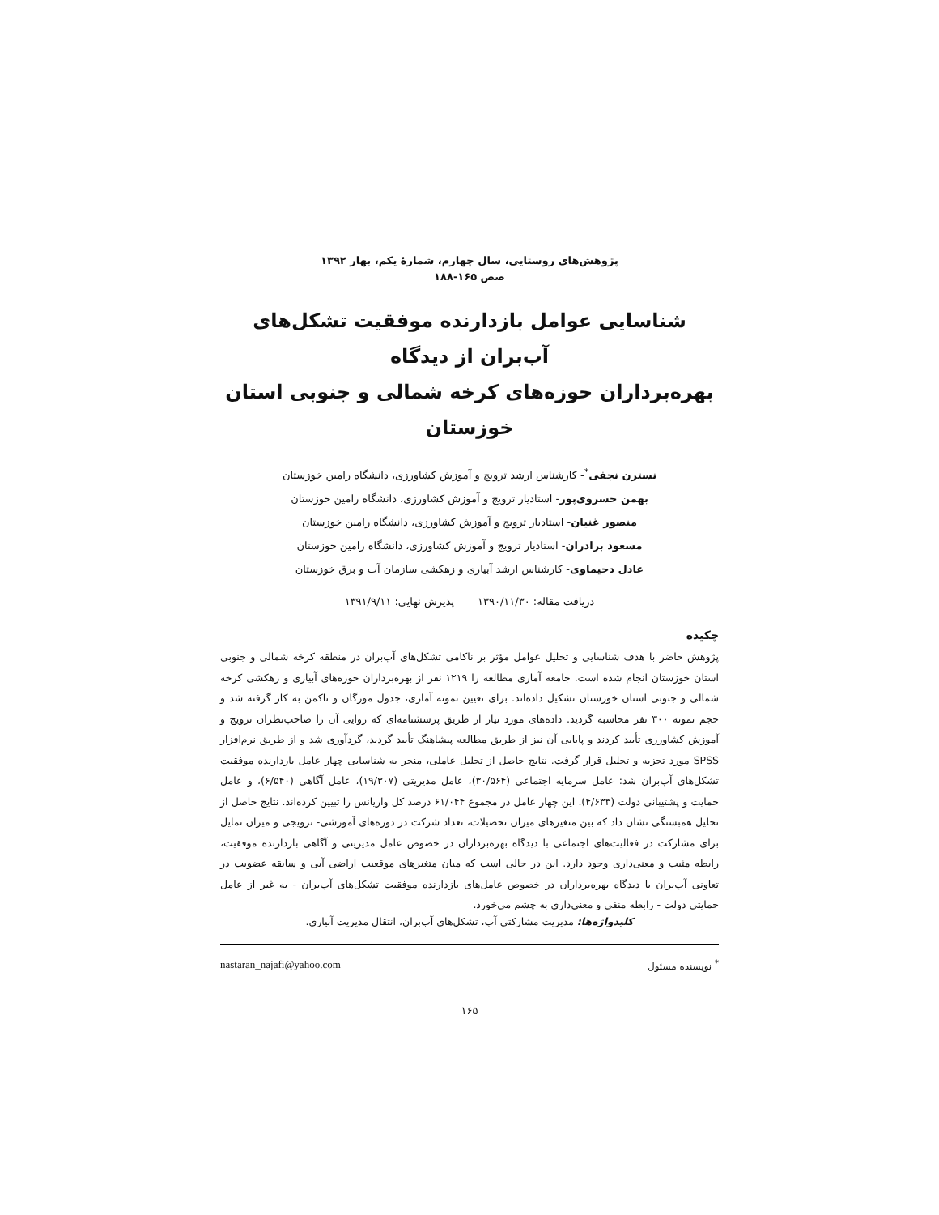پژوهش‌های روستایی، سال چهارم، شمارهٔ یکم، بهار ۱۳۹۲
صص ۱۶۵-۱۸۸
شناسایی عوامل بازدارنده موفقیت تشکل‌های آب‌بران از دیدگاه
بهره‌برداران حوزه‌های کرخه شمالی و جنوبی استان خوزستان
نسترن نجفی<sup>*</sup>- کارشناس ارشد ترویج و آموزش کشاورزی، دانشگاه رامین خوزستان
بهمن خسروی‌پور- استادیار ترویج و آموزش کشاورزی، دانشگاه رامین خوزستان
منصور غنیان- استادیار ترویج و آموزش کشاورزی، دانشگاه رامین خوزستان
مسعود برادران- استادیار ترویج و آموزش کشاورزی، دانشگاه رامین خوزستان
عادل دحیماوی- کارشناس ارشد آبیاری و زهکشی سازمان آب و برق خوزستان
دریافت مقاله: ۱۳۹۰/۱۱/۳۰ پذیرش نهایی: ۱۳۹۱/۹/۱۱
چکیده
پژوهش حاضر با هدف شناسایی و تحلیل عوامل مؤثر بر ناکامی تشکل‌های آب‌بران در منطقه کرخه شمالی و جنوبی استان خوزستان انجام شده است. جامعه آماری مطالعه را ۱۲۱۹ نفر از بهره‌برداران حوزه‌های آبیاری و زهکشی کرخه شمالی و جنوبی استان خوزستان تشکیل داده‌اند. برای تعیین نمونه آماری، جدول مورگان و تاکمن به کار گرفته شد و حجم نمونه ۳۰۰ نفر محاسبه گردید. داده‌های مورد نیاز از طریق پرسشنامه‌ای که روایی آن را صاحب‌نظران ترویج و آموزش کشاورزی تأیید کردند و پایایی آن نیز از طریق مطالعه پیشاهنگ تأیید گردید، گردآوری شد و از طریق نرم‌افزار SPSS مورد تجزیه و تحلیل قرار گرفت. نتایج حاصل از تحلیل عاملی، منجر به شناسایی چهار عامل بازدارنده موفقیت تشکل‌های آب‌بران شد: عامل سرمایه اجتماعی (۳۰/۵۶۴)، عامل مدیریتی (۱۹/۳۰۷)، عامل آگاهی (۶/۵۴۰)، و عامل حمایت و پشتیبانی دولت (۴/۶۳۳). این چهار عامل در مجموع ۶۱/۰۴۴ درصد کل واریانس را تبیین کرده‌اند. نتایج حاصل از تحلیل همبستگی نشان داد که بین متغیرهای میزان تحصیلات، تعداد شرکت در دوره‌های آموزشی- ترویجی و میزان تمایل برای مشارکت در فعالیت‌های اجتماعی با دیدگاه بهره‌برداران در خصوص عامل مدیریتی و آگاهی بازدارنده موفقیت، رابطه مثبت و معنی‌داری وجود دارد. این در حالی است که میان متغیرهای موقعیت اراضی آبی و سابقه عضویت در تعاونی آب‌بران با دیدگاه بهره‌برداران در خصوص عامل‌های بازدارنده موفقیت تشکل‌های آب‌بران - به غیر از عامل حمایتی دولت - رابطه منفی و معنی‌داری به چشم می‌خورد.
کلیدواژه‌ها: مدیریت مشارکتی آب، تشکل‌های آب‌بران، انتقال مدیریت آبیاری.
<sup>*</sup> نویسنده مسئول nastaran_najafi@yahoo.com
۱۶۵